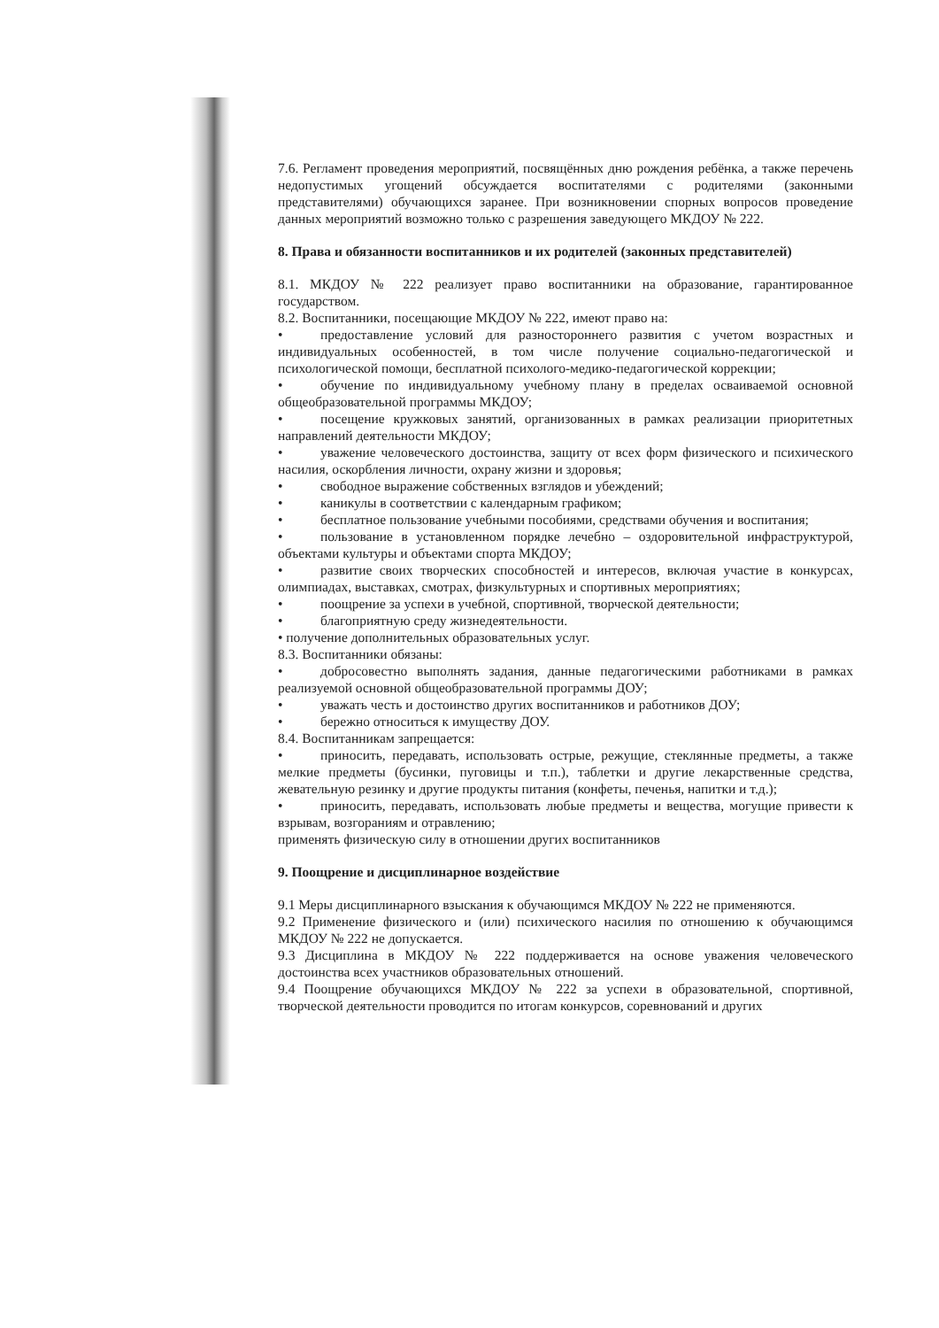7.6. Регламент проведения мероприятий, посвящённых дню рождения ребёнка, а также перечень недопустимых угощений обсуждается воспитателями с родителями (законными представителями) обучающихся заранее. При возникновении спорных вопросов проведение данных мероприятий возможно только с разрешения заведующего МКДОУ № 222.
8. Права и обязанности воспитанников и их родителей (законных представителей)
8.1. МКДОУ № 222 реализует право воспитанники на образование, гарантированное государством.
8.2. Воспитанники, посещающие МКДОУ № 222, имеют право на:
• предоставление условий для разностороннего развития с учетом возрастных и индивидуальных особенностей, в том числе получение социально-педагогической и психологической помощи, бесплатной психолого-медико-педагогической коррекции;
• обучение по индивидуальному учебному плану в пределах осваиваемой основной общеобразовательной программы МКДОУ;
• посещение кружковых занятий, организованных в рамках реализации приоритетных направлений деятельности МКДОУ;
• уважение человеческого достоинства, защиту от всех форм физического и психического насилия, оскорбления личности, охрану жизни и здоровья;
• свободное выражение собственных взглядов и убеждений;
• каникулы в соответствии с календарным графиком;
• бесплатное пользование учебными пособиями, средствами обучения и воспитания;
• пользование в установленном порядке лечебно – оздоровительной инфраструктурой, объектами культуры и объектами спорта МКДОУ;
• развитие своих творческих способностей и интересов, включая участие в конкурсах, олимпиадах, выставках, смотрах, физкультурных и спортивных мероприятиях;
• поощрение за успехи в учебной, спортивной, творческой деятельности;
• благоприятную среду жизнедеятельности.
• получение дополнительных образовательных услуг.
8.3. Воспитанники обязаны:
• добросовестно выполнять задания, данные педагогическими работниками в рамках реализуемой основной общеобразовательной программы ДОУ;
• уважать честь и достоинство других воспитанников и работников ДОУ;
• бережно относиться к имуществу ДОУ.
8.4. Воспитанникам запрещается:
• приносить, передавать, использовать острые, режущие, стеклянные предметы, а также мелкие предметы (бусинки, пуговицы и т.п.), таблетки и другие лекарственные средства, жевательную резинку и другие продукты питания (конфеты, печенья, напитки и т.д.);
• приносить, передавать, использовать любые предметы и вещества, могущие привести к взрывам, возгораниям и отравлению;
применять физическую силу в отношении других воспитанников
9. Поощрение и дисциплинарное воздействие
9.1 Меры дисциплинарного взыскания к обучающимся МКДОУ № 222 не применяются.
9.2 Применение физического и (или) психического насилия по отношению к обучающимся МКДОУ № 222 не допускается.
9.3 Дисциплина в МКДОУ № 222 поддерживается на основе уважения человеческого достоинства всех участников образовательных отношений.
9.4 Поощрение обучающихся МКДОУ № 222 за успехи в образовательной, спортивной, творческой деятельности проводится по итогам конкурсов, соревнований и других